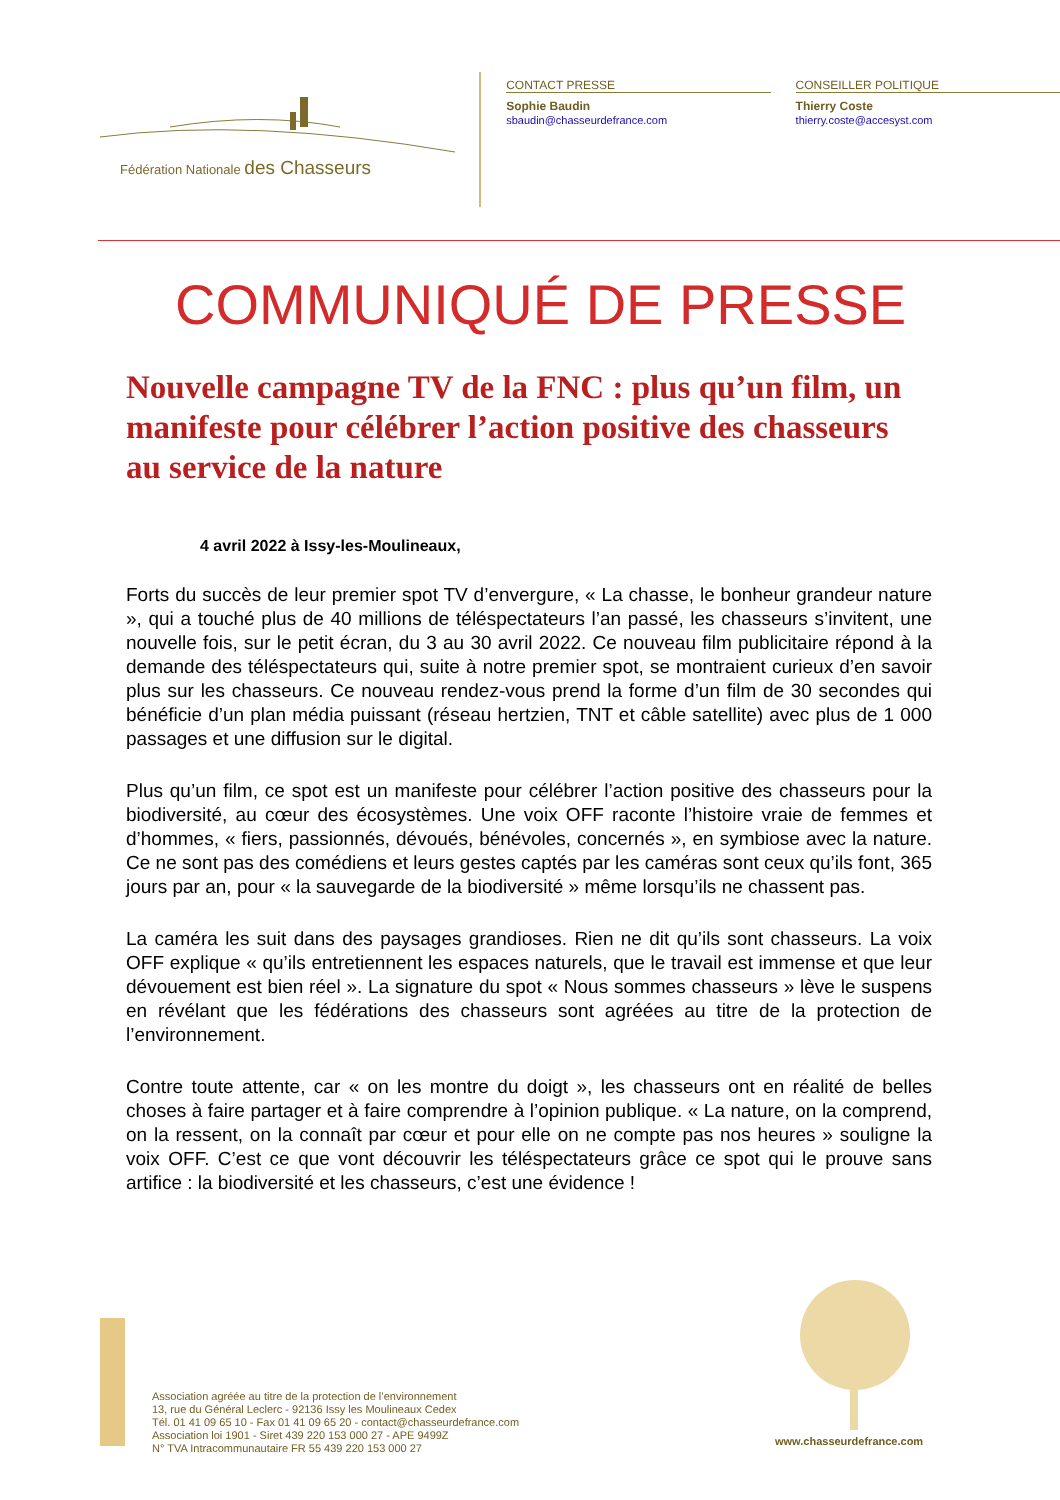Fédération Nationale des Chasseurs
CONTACT PRESSE
Sophie Baudin
sbaudin@chasseurdefrance.com
CONSEILLER POLITIQUE
Thierry Coste
thierry.coste@accesyst.com
COMMUNIQUÉ DE PRESSE
Nouvelle campagne TV de la FNC : plus qu’un film, un manifeste pour célébrer l’action positive des chasseurs au service de la nature
4 avril 2022 à Issy-les-Moulineaux,
Forts du succès de leur premier spot TV d’envergure, « La chasse, le bonheur grandeur nature », qui a touché plus de 40 millions de téléspectateurs l’an passé, les chasseurs s’invitent, une nouvelle fois, sur le petit écran, du 3 au 30 avril 2022. Ce nouveau film publicitaire répond à la demande des téléspectateurs qui, suite à notre premier spot, se montraient curieux d’en savoir plus sur les chasseurs. Ce nouveau rendez-vous prend la forme d’un film de 30 secondes qui bénéficie d’un plan média puissant (réseau hertzien, TNT et câble satellite) avec plus de 1 000 passages et une diffusion sur le digital.
Plus qu’un film, ce spot est un manifeste pour célébrer l’action positive des chasseurs pour la biodiversité, au cœur des écosystèmes. Une voix OFF raconte l’histoire vraie de femmes et d’hommes, « fiers, passionnés, dévoués, bénévoles, concernés », en symbiose avec la nature. Ce ne sont pas des comédiens et leurs gestes captés par les caméras sont ceux qu’ils font, 365 jours par an, pour « la sauvegarde de la biodiversité » même lorsqu’ils ne chassent pas.
La caméra les suit dans des paysages grandioses. Rien ne dit qu’ils sont chasseurs. La voix OFF explique « qu’ils entretiennent les espaces naturels, que le travail est immense et que leur dévouement est bien réel ». La signature du spot « Nous sommes chasseurs » lève le suspens en révélant que les fédérations des chasseurs sont agréées au titre de la protection de l’environnement.
Contre toute attente, car « on les montre du doigt », les chasseurs ont en réalité de belles choses à faire partager et à faire comprendre à l’opinion publique. « La nature, on la comprend, on la ressent, on la connaît par cœur et pour elle on ne compte pas nos heures » souligne la voix OFF. C’est ce que vont découvrir les téléspectateurs grâce ce spot qui le prouve sans artifice : la biodiversité et les chasseurs, c’est une évidence !
Association agréée au titre de la protection de l’environnement
13, rue du Général Leclerc - 92136 Issy les Moulineaux Cedex
Tél. 01 41 09 65 10 - Fax 01 41 09 65 20 - contact@chasseurdefrance.com
Association loi 1901 - Siret 439 220 153 000 27 - APE 9499Z
N° TVA Intracommunautaire FR 55 439 220 153 000 27
www.chasseurdefrance.com